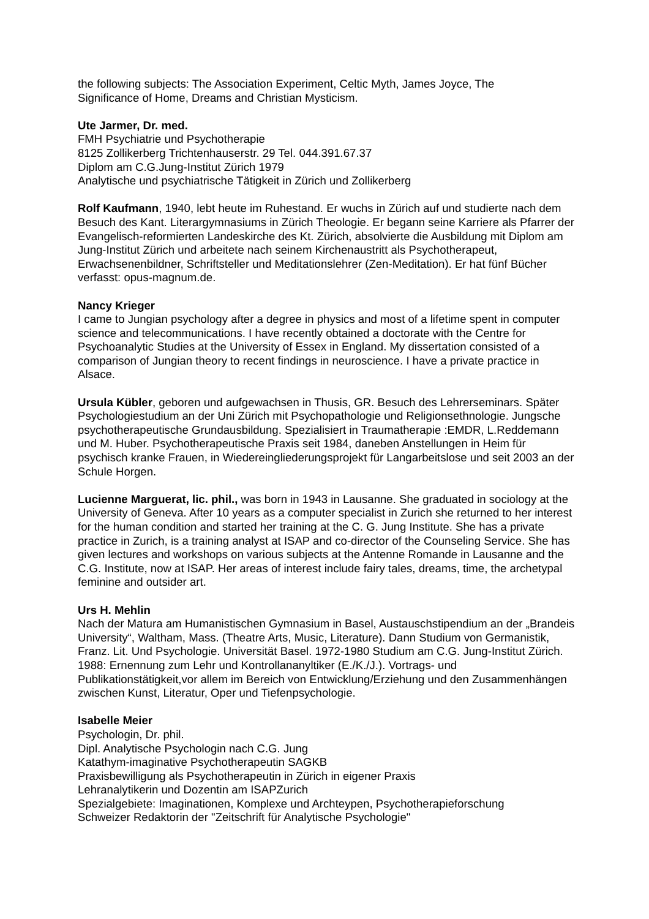the following subjects: The Association Experiment, Celtic Myth, James Joyce, The
Significance of Home, Dreams and Christian Mysticism.
Ute Jarmer, Dr. med.
FMH Psychiatrie und Psychotherapie
8125 Zollikerberg Trichtenhauserstr. 29 Tel. 044.391.67.37
Diplom am C.G.Jung-Institut Zürich 1979
Analytische und psychiatrische Tätigkeit in Zürich und Zollikerberg
Rolf Kaufmann, 1940, lebt heute im Ruhestand. Er wuchs in Zürich auf und studierte nach dem Besuch des Kant. Literargymnasiums in Zürich Theologie. Er begann seine Karriere als Pfarrer der Evangelisch-reformierten Landeskirche des Kt. Zürich, absolvierte die Ausbildung mit Diplom am Jung-Institut Zürich und arbeitete nach seinem Kirchenaustritt als Psychotherapeut, Erwachsenenbildner, Schriftsteller und Meditationslehrer (Zen-Meditation). Er hat fünf Bücher verfasst: opus-magnum.de.
Nancy Krieger
I came to Jungian psychology after a degree in physics and most of a lifetime spent in computer science and telecommunications. I have recently obtained a doctorate with the Centre for Psychoanalytic Studies at the University of Essex in England. My dissertation consisted of a comparison of Jungian theory to recent findings in neuroscience. I have a private practice in Alsace.
Ursula Kübler, geboren und aufgewachsen in Thusis, GR. Besuch des Lehrerseminars. Später Psychologiestudium an der Uni Zürich mit Psychopathologie und Religionsethnologie. Jungsche psychotherapeutische Grundausbildung. Spezialisiert in Traumatherapie :EMDR, L.Reddemann und M. Huber. Psychotherapeutische Praxis seit 1984, daneben Anstellungen in Heim für psychisch kranke Frauen, in Wiedereingliederungsprojekt für Langarbeitslose und seit 2003 an der Schule Horgen.
Lucienne Marguerat, lic. phil., was born in 1943 in Lausanne. She graduated in sociology at the University of Geneva. After 10 years as a computer specialist in Zurich she returned to her interest for the human condition and started her training at the C. G. Jung Institute. She has a private practice in Zurich, is a training analyst at ISAP and co-director of the Counseling Service. She has given lectures and workshops on various subjects at the Antenne Romande in Lausanne and the C.G. Institute, now at ISAP. Her areas of interest include fairy tales, dreams, time, the archetypal feminine and outsider art.
Urs H. Mehlin
Nach der Matura am Humanistischen Gymnasium in Basel, Austauschstipendium an der „Brandeis University“, Waltham, Mass. (Theatre Arts, Music, Literature). Dann Studium von Germanistik, Franz. Lit. Und Psychologie. Universität Basel. 1972-1980 Studium am C.G. Jung-Institut Zürich. 1988: Ernennung zum Lehr und Kontrollananyltiker (E./K./J.). Vortrags- und Publikationstätigkeit,vor allem im Bereich von Entwicklung/Erziehung und den Zusammenhängen zwischen Kunst, Literatur, Oper und Tiefenpsychologie.
Isabelle Meier
Psychologin, Dr. phil.
Dipl. Analytische Psychologin nach C.G. Jung
Katathym-imaginative Psychotherapeutin SAGKB
Praxisbewilligung als Psychotherapeutin in Zürich in eigener Praxis
Lehranalytikerin und Dozentin am ISAPZurich
Spezialgebiete: Imaginationen, Komplexe und Archteypen, Psychotherapieforschung
Schweizer Redaktorin der "Zeitschrift für Analytische Psychologie"